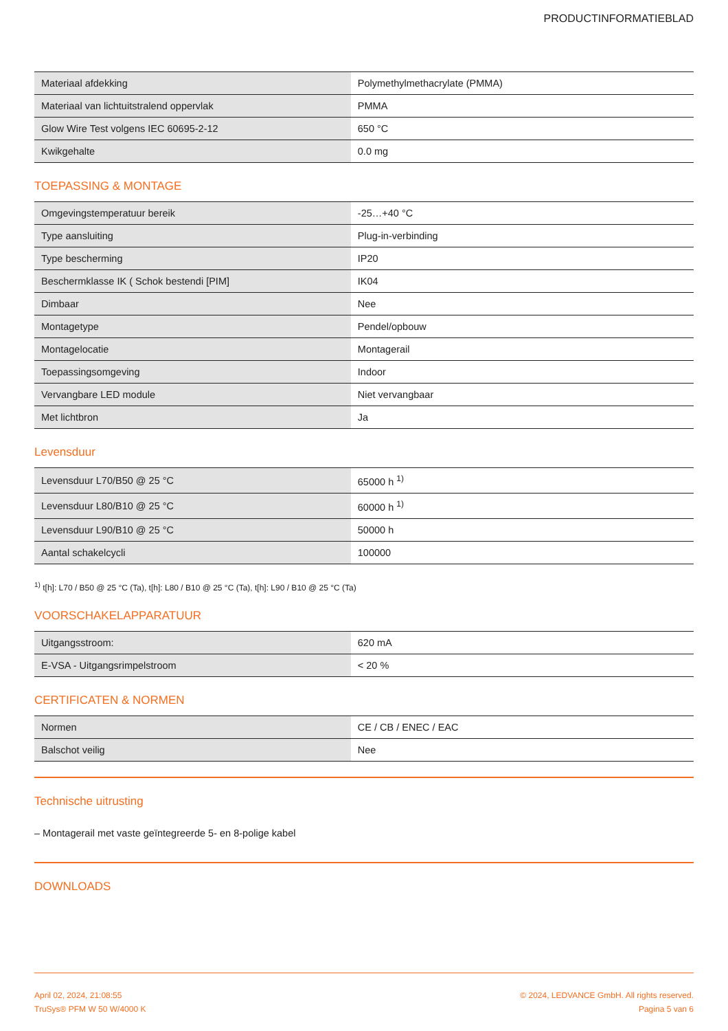PRODUCTINFORMATIEBLAD
| Materiaal afdekking | Polymethylmethacrylate (PMMA) |
| Materiaal van lichtuitstralend oppervlak | PMMA |
| Glow Wire Test volgens IEC 60695-2-12 | 650 °C |
| Kwikgehalte | 0.0 mg |
TOEPASSING & MONTAGE
| Omgevingstemperatuur bereik | -25…+40 °C |
| Type aansluiting | Plug-in-verbinding |
| Type bescherming | IP20 |
| Beschermklasse IK ( Schok bestendi [PIM] | IK04 |
| Dimbaar | Nee |
| Montagetype | Pendel/opbouw |
| Montagelocatie | Montagerail |
| Toepassingsomgeving | Indoor |
| Vervangbare LED module | Niet vervangbaar |
| Met lichtbron | Ja |
Levensduur
| Levensduur L70/B50 @ 25 °C | 65000 h <sup>1)</sup> |
| Levensduur L80/B10 @ 25 °C | 60000 h <sup>1)</sup> |
| Levensduur L90/B10 @ 25 °C | 50000 h |
| Aantal schakelcycli | 100000 |
<sup>1)</sup> t[h]: L70 / B50 @ 25 °C (Ta), t[h]: L80 / B10 @ 25 °C (Ta), t[h]: L90 / B10 @ 25 °C (Ta)
VOORSCHAKELAPPARATUUR
| Uitgangsstroom: | 620 mA |
| E-VSA - Uitgangsrimpelstroom | < 20 % |
CERTIFICATEN & NORMEN
| Normen | CE / CB / ENEC / EAC |
| Balschot veilig | Nee |
Technische uitrusting
– Montagerail met vaste geïntegreerde 5- en 8-polige kabel
DOWNLOADS
April 02, 2024, 21:08:55
TruSys® PFM W 50 W/4000 K
© 2024, LEDVANCE GmbH. All rights reserved.
Pagina 5 van 6